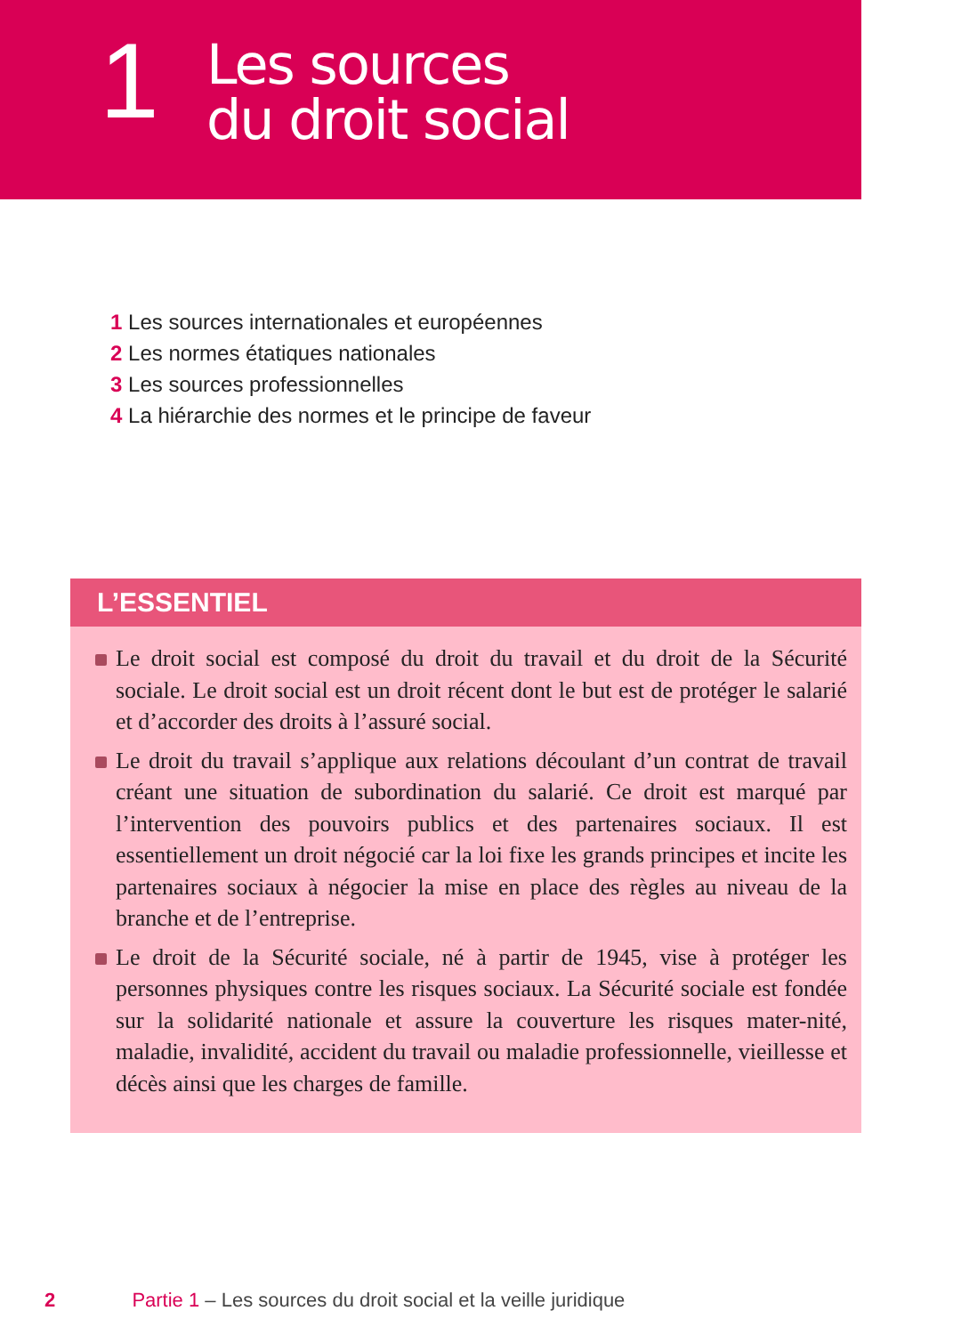1
Les sources
du droit social
1 Les sources internationales et européennes
2 Les normes étatiques nationales
3 Les sources professionnelles
4 La hiérarchie des normes et le principe de faveur
L’ESSENTIEL
Le droit social est composé du droit du travail et du droit de la Sécurité sociale. Le droit social est un droit récent dont le but est de protéger le salarié et d’accorder des droits à l’assuré social.
Le droit du travail s’applique aux relations découlant d’un contrat de travail créant une situation de subordination du salarié. Ce droit est marqué par l’intervention des pouvoirs publics et des partenaires sociaux. Il est essentiellement un droit négocié car la loi fixe les grands principes et incite les partenaires sociaux à négocier la mise en place des règles au niveau de la branche et de l’entreprise.
Le droit de la Sécurité sociale, né à partir de 1945, vise à protéger les personnes physiques contre les risques sociaux. La Sécurité sociale est fondée sur la solidarité nationale et assure la couverture les risques mater-nité, maladie, invalidité, accident du travail ou maladie professionnelle, vieillesse et décès ainsi que les charges de famille.
2 Partie 1 – Les sources du droit social et la veille juridique